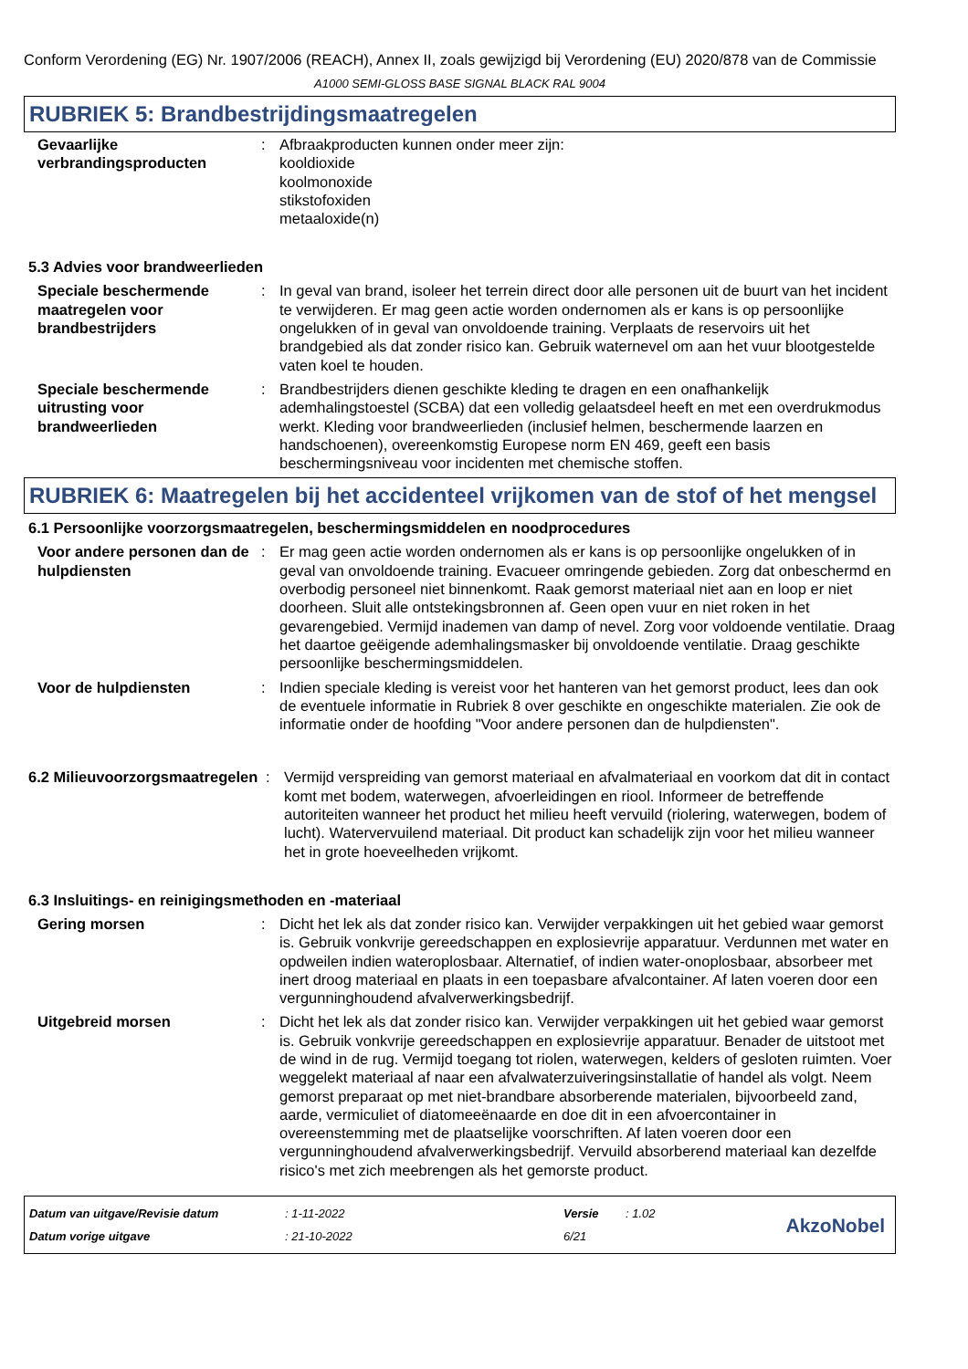Conform Verordening (EG) Nr. 1907/2006 (REACH), Annex II, zoals gewijzigd bij Verordening (EU) 2020/878 van de Commissie
A1000 SEMI-GLOSS BASE SIGNAL BLACK RAL 9004
RUBRIEK 5: Brandbestrijdingsmaatregelen
Gevaarlijke verbrandingsproducten
: Afbraakproducten kunnen onder meer zijn:
kooldioxide
koolmonoxide
stikstofoxiden
metaaloxide(n)
5.3 Advies voor brandweerlieden
Speciale beschermende maatregelen voor brandbestrijders
: In geval van brand, isoleer het terrein direct door alle personen uit de buurt van het incident te verwijderen. Er mag geen actie worden ondernomen als er kans is op persoonlijke ongelukken of in geval van onvoldoende training. Verplaats de reservoirs uit het brandgebied als dat zonder risico kan. Gebruik waternevel om aan het vuur blootgestelde vaten koel te houden.
Speciale beschermende uitrusting voor brandweerlieden
: Brandbestrijders dienen geschikte kleding te dragen en een onafhankelijk ademhalingstoestel (SCBA) dat een volledig gelaatsdeel heeft en met een overdrukmodus werkt. Kleding voor brandweerlieden (inclusief helmen, beschermende laarzen en handschoenen), overeenkomstig Europese norm EN 469, geeft een basis beschermingsniveau voor incidenten met chemische stoffen.
RUBRIEK 6: Maatregelen bij het accidenteel vrijkomen van de stof of het mengsel
6.1 Persoonlijke voorzorgsmaatregelen, beschermingsmiddelen en noodprocedures
Voor andere personen dan de hulpdiensten
: Er mag geen actie worden ondernomen als er kans is op persoonlijke ongelukken of in geval van onvoldoende training. Evacueer omringende gebieden. Zorg dat onbeschermd en overbodig personeel niet binnenkomt. Raak gemorst materiaal niet aan en loop er niet doorheen. Sluit alle ontstekingsbronnen af. Geen open vuur en niet roken in het gevarengebied. Vermijd inademen van damp of nevel. Zorg voor voldoende ventilatie. Draag het daartoe geëigende ademhalingsmasker bij onvoldoende ventilatie. Draag geschikte persoonlijke beschermingsmiddelen.
Voor de hulpdiensten : Indien speciale kleding is vereist voor het hanteren van het gemorst product, lees dan ook de eventuele informatie in Rubriek 8 over geschikte en ongeschikte materialen. Zie ook de informatie onder de hoofding "Voor andere personen dan de hulpdiensten".
6.2 Milieuvoorzorgsmaatregelen
: Vermijd verspreiding van gemorst materiaal en afvalmateriaal en voorkom dat dit in contact komt met bodem, waterwegen, afvoerleidingen en riool. Informeer de betreffende autoriteiten wanneer het product het milieu heeft vervuild (riolering, waterwegen, bodem of lucht). Watervervuilend materiaal. Dit product kan schadelijk zijn voor het milieu wanneer het in grote hoeveelheden vrijkomt.
6.3 Insluitings- en reinigingsmethoden en -materiaal
Gering morsen : Dicht het lek als dat zonder risico kan. Verwijder verpakkingen uit het gebied waar gemorst is. Gebruik vonkvrije gereedschappen en explosievrije apparatuur. Verdunnen met water en opdweilen indien wateroplosbaar. Alternatief, of indien water-onoplosbaar, absorbeer met inert droog materiaal en plaats in een toepasbare afvalcontainer. Af laten voeren door een vergunninghoudend afvalverwerkingsbedrijf.
Uitgebreid morsen : Dicht het lek als dat zonder risico kan. Verwijder verpakkingen uit het gebied waar gemorst is. Gebruik vonkvrije gereedschappen en explosievrije apparatuur. Benader de uitstoot met de wind in de rug. Vermijd toegang tot riolen, waterwegen, kelders of gesloten ruimten. Voer weggelekt materiaal af naar een afvalwaterzuiveringsinstallatie of handel als volgt. Neem gemorst preparaat op met niet-brandbare absorberende materialen, bijvoorbeeld zand, aarde, vermiculiet of diatomeeënaarde en doe dit in een afvoercontainer in overeenstemming met de plaatselijke voorschriften. Af laten voeren door een vergunninghoudend afvalverwerkingsbedrijf. Vervuild absorberend materiaal kan dezelfde risico's met zich meebrengen als het gemorste product.
Datum van uitgave/Revisie datum
Datum vorige uitgave
: 1-11-2022
: 21-10-2022
Versie
6/21
: 1.02
AkzoNobel